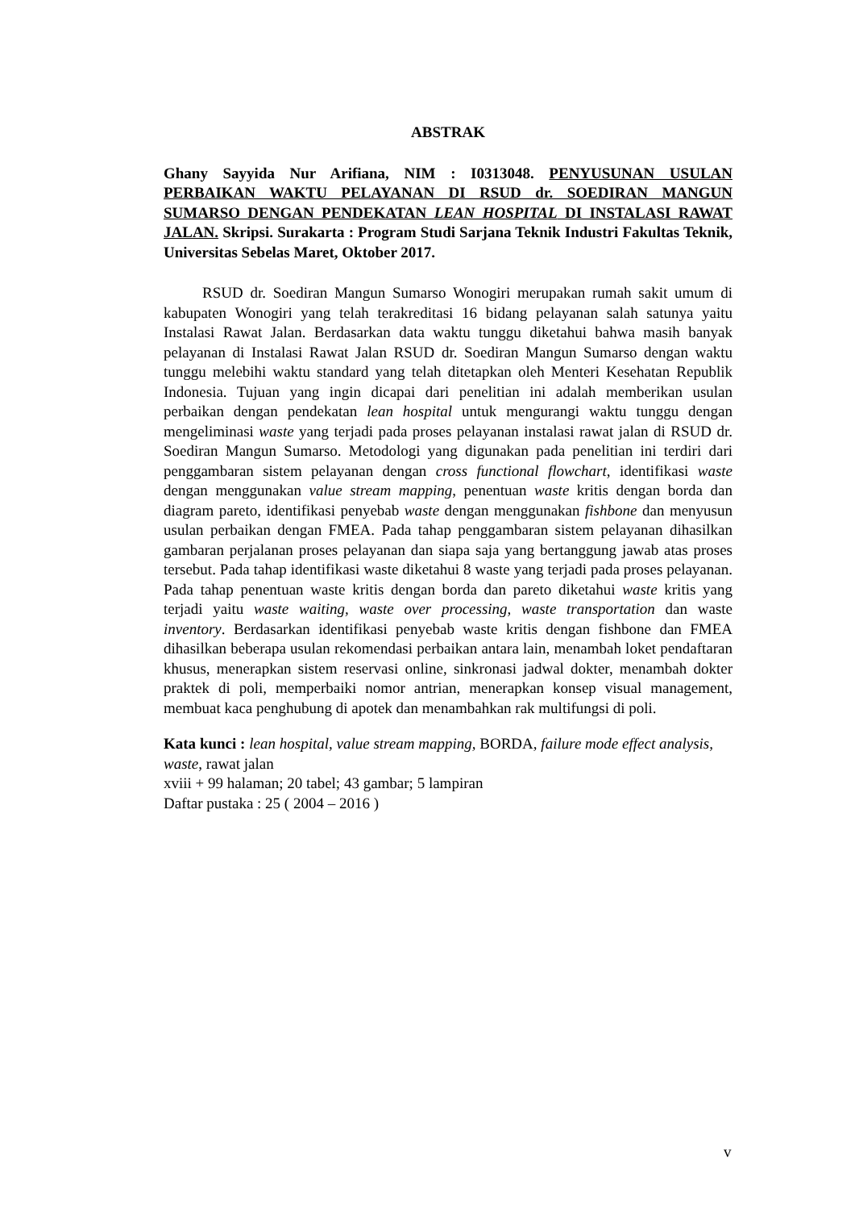ABSTRAK
Ghany Sayyida Nur Arifiana, NIM : I0313048. PENYUSUNAN USULAN PERBAIKAN WAKTU PELAYANAN DI RSUD dr. SOEDIRAN MANGUN SUMARSO DENGAN PENDEKATAN LEAN HOSPITAL DI INSTALASI RAWAT JALAN. Skripsi. Surakarta : Program Studi Sarjana Teknik Industri Fakultas Teknik, Universitas Sebelas Maret, Oktober 2017.
RSUD dr. Soediran Mangun Sumarso Wonogiri merupakan rumah sakit umum di kabupaten Wonogiri yang telah terakreditasi 16 bidang pelayanan salah satunya yaitu Instalasi Rawat Jalan. Berdasarkan data waktu tunggu diketahui bahwa masih banyak pelayanan di Instalasi Rawat Jalan RSUD dr. Soediran Mangun Sumarso dengan waktu tunggu melebihi waktu standard yang telah ditetapkan oleh Menteri Kesehatan Republik Indonesia. Tujuan yang ingin dicapai dari penelitian ini adalah memberikan usulan perbaikan dengan pendekatan lean hospital untuk mengurangi waktu tunggu dengan mengeliminasi waste yang terjadi pada proses pelayanan instalasi rawat jalan di RSUD dr. Soediran Mangun Sumarso. Metodologi yang digunakan pada penelitian ini terdiri dari penggambaran sistem pelayanan dengan cross functional flowchart, identifikasi waste dengan menggunakan value stream mapping, penentuan waste kritis dengan borda dan diagram pareto, identifikasi penyebab waste dengan menggunakan fishbone dan menyusun usulan perbaikan dengan FMEA. Pada tahap penggambaran sistem pelayanan dihasilkan gambaran perjalanan proses pelayanan dan siapa saja yang bertanggung jawab atas proses tersebut. Pada tahap identifikasi waste diketahui 8 waste yang terjadi pada proses pelayanan. Pada tahap penentuan waste kritis dengan borda dan pareto diketahui waste kritis yang terjadi yaitu waste waiting, waste over processing, waste transportation dan waste inventory. Berdasarkan identifikasi penyebab waste kritis dengan fishbone dan FMEA dihasilkan beberapa usulan rekomendasi perbaikan antara lain, menambah loket pendaftaran khusus, menerapkan sistem reservasi online, sinkronasi jadwal dokter, menambah dokter praktek di poli, memperbaiki nomor antrian, menerapkan konsep visual management, membuat kaca penghubung di apotek dan menambahkan rak multifungsi di poli.
Kata kunci : lean hospital, value stream mapping, BORDA, failure mode effect analysis, waste, rawat jalan
xviii + 99 halaman; 20 tabel; 43 gambar; 5 lampiran
Daftar pustaka : 25 ( 2004 – 2016 )
v